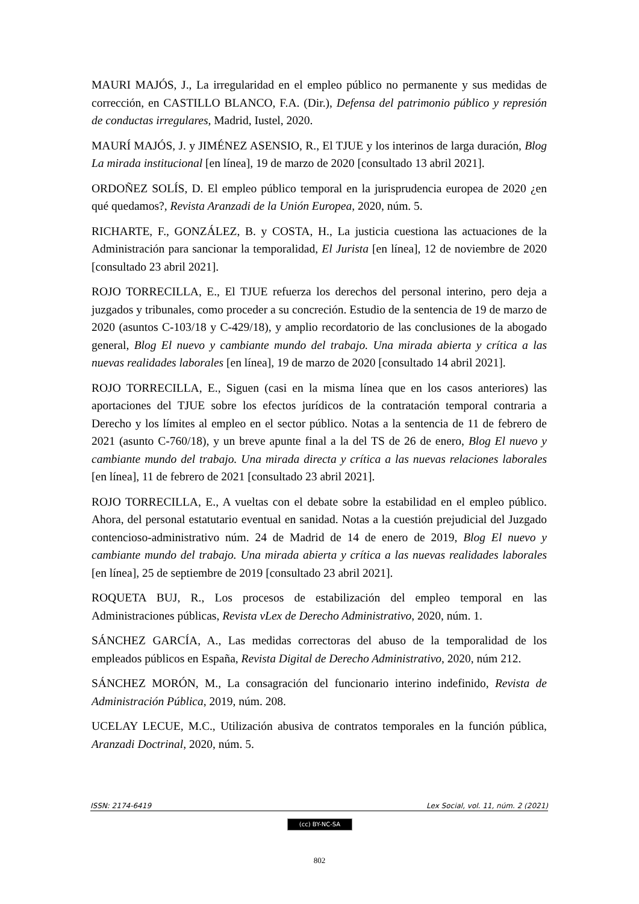MAURI MAJÓS, J., La irregularidad en el empleo público no permanente y sus medidas de corrección, en CASTILLO BLANCO, F.A. (Dir.), Defensa del patrimonio público y represión de conductas irregulares, Madrid, Iustel, 2020.
MAURÍ MAJÓS, J. y JIMÉNEZ ASENSIO, R., El TJUE y los interinos de larga duración, Blog La mirada institucional [en línea], 19 de marzo de 2020 [consultado 13 abril 2021].
ORDOÑEZ SOLÍS, D. El empleo público temporal en la jurisprudencia europea de 2020 ¿en qué quedamos?, Revista Aranzadi de la Unión Europea, 2020, núm. 5.
RICHARTE, F., GONZÁLEZ, B. y COSTA, H., La justicia cuestiona las actuaciones de la Administración para sancionar la temporalidad, El Jurista [en línea], 12 de noviembre de 2020 [consultado 23 abril 2021].
ROJO TORRECILLA, E., El TJUE refuerza los derechos del personal interino, pero deja a juzgados y tribunales, como proceder a su concreción. Estudio de la sentencia de 19 de marzo de 2020 (asuntos C-103/18 y C-429/18), y amplio recordatorio de las conclusiones de la abogado general, Blog El nuevo y cambiante mundo del trabajo. Una mirada abierta y crítica a las nuevas realidades laborales [en línea], 19 de marzo de 2020 [consultado 14 abril 2021].
ROJO TORRECILLA, E., Siguen (casi en la misma línea que en los casos anteriores) las aportaciones del TJUE sobre los efectos jurídicos de la contratación temporal contraria a Derecho y los límites al empleo en el sector público. Notas a la sentencia de 11 de febrero de 2021 (asunto C-760/18), y un breve apunte final a la del TS de 26 de enero, Blog El nuevo y cambiante mundo del trabajo. Una mirada directa y crítica a las nuevas relaciones laborales [en línea], 11 de febrero de 2021 [consultado 23 abril 2021].
ROJO TORRECILLA, E., A vueltas con el debate sobre la estabilidad en el empleo público. Ahora, del personal estatutario eventual en sanidad. Notas a la cuestión prejudicial del Juzgado contencioso-administrativo núm. 24 de Madrid de 14 de enero de 2019, Blog El nuevo y cambiante mundo del trabajo. Una mirada abierta y crítica a las nuevas realidades laborales [en línea], 25 de septiembre de 2019 [consultado 23 abril 2021].
ROQUETA BUJ, R., Los procesos de estabilización del empleo temporal en las Administraciones públicas, Revista vLex de Derecho Administrativo, 2020, núm. 1.
SÁNCHEZ GARCÍA, A., Las medidas correctoras del abuso de la temporalidad de los empleados públicos en España, Revista Digital de Derecho Administrativo, 2020, núm 212.
SÁNCHEZ MORÓN, M., La consagración del funcionario interino indefinido, Revista de Administración Pública, 2019, núm. 208.
UCELAY LECUE, M.C., Utilización abusiva de contratos temporales en la función pública, Aranzadi Doctrinal, 2020, núm. 5.
ISSN: 2174-6419 Lex Social, vol. 11, núm. 2 (2021)
(cc) BY-NC-SA
802